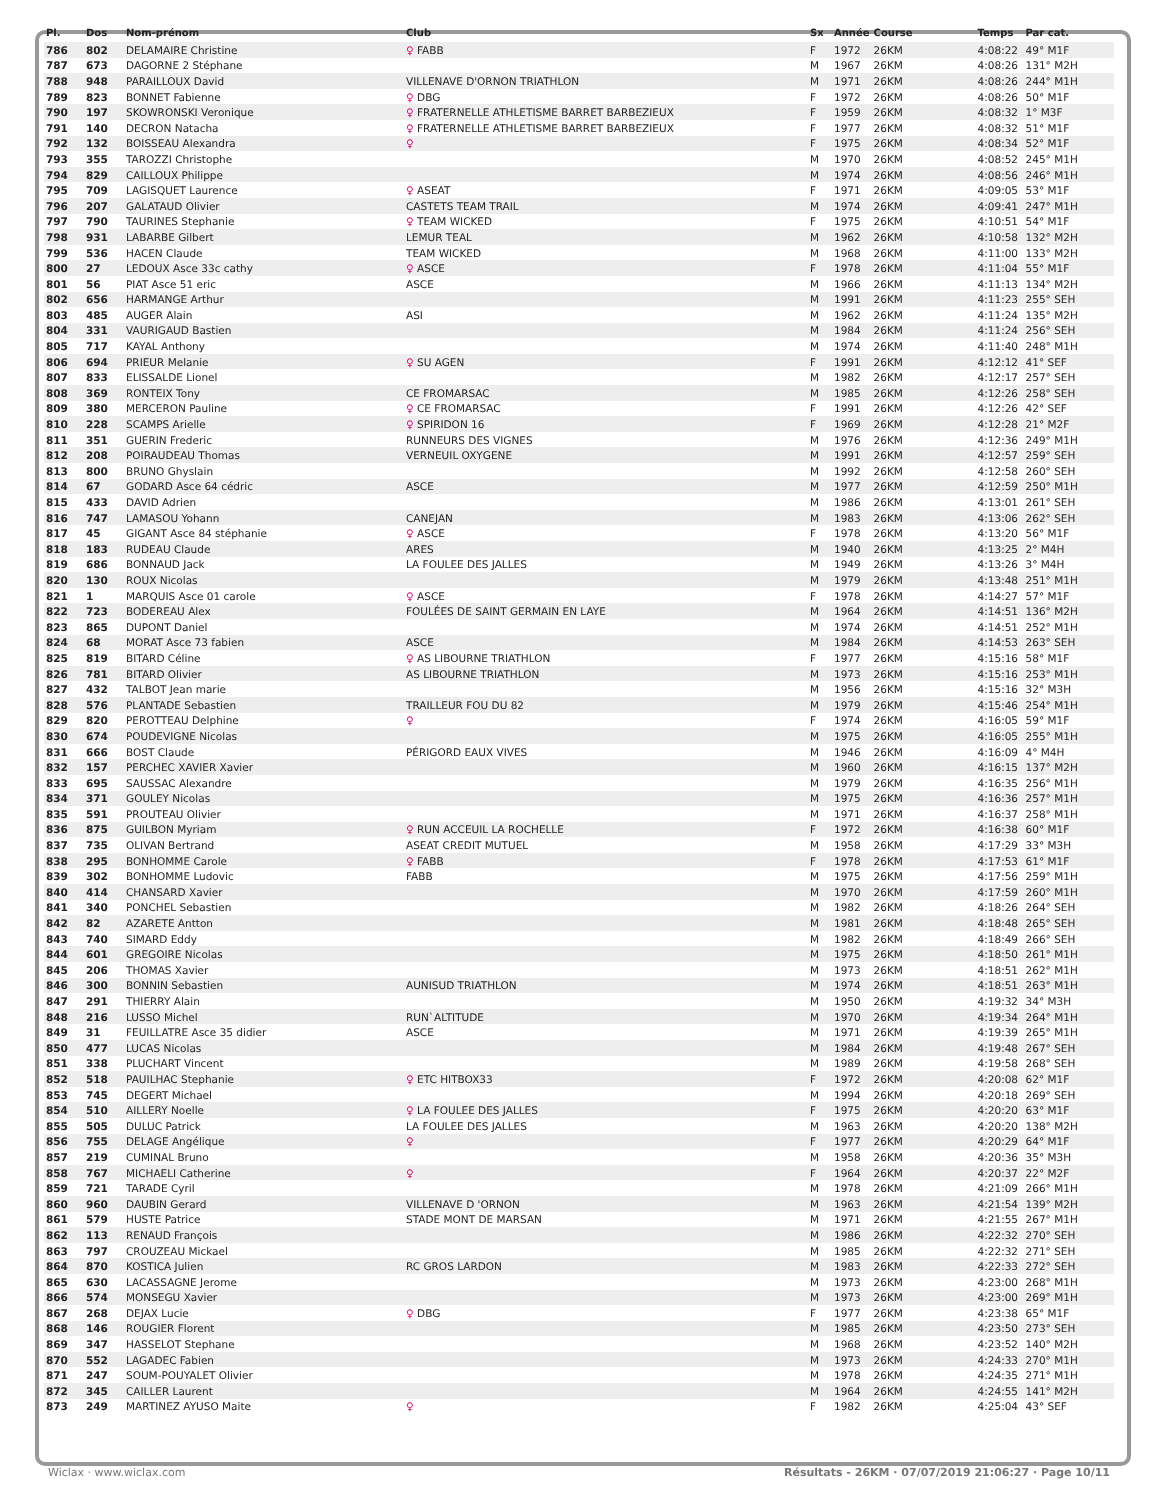| Pl. | Dos | Nom-prénom | Club | Sx | Année | Course | Temps | Par cat. |
| --- | --- | --- | --- | --- | --- | --- | --- | --- |
| 786 | 802 | DELAMAIRE Christine | ♀ FABB | F | 1972 | 26KM | 4:08:22 | 49° M1F |
| 787 | 673 | DAGORNE 2 Stéphane | | M | 1967 | 26KM | 4:08:26 | 131° M2H |
| 788 | 948 | PARAILLOUX David | VILLENAVE D'ORNON TRIATHLON | M | 1971 | 26KM | 4:08:26 | 244° M1H |
| 789 | 823 | BONNET Fabienne | ♀ DBG | F | 1972 | 26KM | 4:08:26 | 50° M1F |
| 790 | 197 | SKOWRONSKI Veronique | ♀ FRATERNELLE ATHLETISME BARRET BARBEZIEUX | F | 1959 | 26KM | 4:08:32 | 1° M3F |
| 791 | 140 | DECRON Natacha | ♀ FRATERNELLE ATHLETISME BARRET BARBEZIEUX | F | 1977 | 26KM | 4:08:32 | 51° M1F |
| 792 | 132 | BOISSEAU Alexandra | ♀ | F | 1975 | 26KM | 4:08:34 | 52° M1F |
| 793 | 355 | TAROZZI Christophe | | M | 1970 | 26KM | 4:08:52 | 245° M1H |
| 794 | 829 | CAILLOUX Philippe | | M | 1974 | 26KM | 4:08:56 | 246° M1H |
| 795 | 709 | LAGISQUET Laurence | ♀ ASEAT | F | 1971 | 26KM | 4:09:05 | 53° M1F |
| 796 | 207 | GALATAUD Olivier | CASTETS TEAM TRAIL | M | 1974 | 26KM | 4:09:41 | 247° M1H |
| 797 | 790 | TAURINES Stephanie | ♀ TEAM WICKED | F | 1975 | 26KM | 4:10:51 | 54° M1F |
| 798 | 931 | LABARBE Gilbert | LEMUR TEAL | M | 1962 | 26KM | 4:10:58 | 132° M2H |
| 799 | 536 | HACEN Claude | TEAM WICKED | M | 1968 | 26KM | 4:11:00 | 133° M2H |
| 800 | 27 | LEDOUX Asce 33c cathy | ♀ ASCE | F | 1978 | 26KM | 4:11:04 | 55° M1F |
| 801 | 56 | PIAT Asce 51 eric | ASCE | M | 1966 | 26KM | 4:11:13 | 134° M2H |
| 802 | 656 | HARMANGE Arthur | | M | 1991 | 26KM | 4:11:23 | 255° SEH |
| 803 | 485 | AUGER Alain | ASI | M | 1962 | 26KM | 4:11:24 | 135° M2H |
| 804 | 331 | VAURIGAUD Bastien | | M | 1984 | 26KM | 4:11:24 | 256° SEH |
| 805 | 717 | KAYAL Anthony | | M | 1974 | 26KM | 4:11:40 | 248° M1H |
| 806 | 694 | PRIEUR Melanie | ♀ SU AGEN | F | 1991 | 26KM | 4:12:12 | 41° SEF |
| 807 | 833 | ELISSALDE Lionel | | M | 1982 | 26KM | 4:12:17 | 257° SEH |
| 808 | 369 | RONTEIX Tony | CE FROMARSAC | M | 1985 | 26KM | 4:12:26 | 258° SEH |
| 809 | 380 | MERCERON Pauline | ♀ CE FROMARSAC | F | 1991 | 26KM | 4:12:26 | 42° SEF |
| 810 | 228 | SCAMPS Arielle | ♀ SPIRIDON 16 | F | 1969 | 26KM | 4:12:28 | 21° M2F |
| 811 | 351 | GUERIN Frederic | RUNNEURS DES VIGNES | M | 1976 | 26KM | 4:12:36 | 249° M1H |
| 812 | 208 | POIRAUDEAU Thomas | VERNEUIL OXYGENE | M | 1991 | 26KM | 4:12:57 | 259° SEH |
| 813 | 800 | BRUNO Ghyslain | | M | 1992 | 26KM | 4:12:58 | 260° SEH |
| 814 | 67 | GODARD Asce 64 cédric | ASCE | M | 1977 | 26KM | 4:12:59 | 250° M1H |
| 815 | 433 | DAVID Adrien | | M | 1986 | 26KM | 4:13:01 | 261° SEH |
| 816 | 747 | LAMASOU Yohann | CANEJAN | M | 1983 | 26KM | 4:13:06 | 262° SEH |
| 817 | 45 | GIGANT Asce 84 stéphanie | ♀ ASCE | F | 1978 | 26KM | 4:13:20 | 56° M1F |
| 818 | 183 | RUDEAU Claude | ARES | M | 1940 | 26KM | 4:13:25 | 2° M4H |
| 819 | 686 | BONNAUD Jack | LA FOULEE DES JALLES | M | 1949 | 26KM | 4:13:26 | 3° M4H |
| 820 | 130 | ROUX Nicolas | | M | 1979 | 26KM | 4:13:48 | 251° M1H |
| 821 | 1 | MARQUIS Asce 01 carole | ♀ ASCE | F | 1978 | 26KM | 4:14:27 | 57° M1F |
| 822 | 723 | BODEREAU Alex | FOULÉES DE SAINT GERMAIN EN LAYE | M | 1964 | 26KM | 4:14:51 | 136° M2H |
| 823 | 865 | DUPONT Daniel | | M | 1974 | 26KM | 4:14:51 | 252° M1H |
| 824 | 68 | MORAT Asce 73 fabien | ASCE | M | 1984 | 26KM | 4:14:53 | 263° SEH |
| 825 | 819 | BITARD Céline | ♀ AS LIBOURNE TRIATHLON | F | 1977 | 26KM | 4:15:16 | 58° M1F |
| 826 | 781 | BITARD Olivier | AS LIBOURNE TRIATHLON | M | 1973 | 26KM | 4:15:16 | 253° M1H |
| 827 | 432 | TALBOT Jean marie | | M | 1956 | 26KM | 4:15:16 | 32° M3H |
| 828 | 576 | PLANTADE Sebastien | TRAILLEUR FOU DU 82 | M | 1979 | 26KM | 4:15:46 | 254° M1H |
| 829 | 820 | PEROTTEAU Delphine | ♀ | F | 1974 | 26KM | 4:16:05 | 59° M1F |
| 830 | 674 | POUDEVIGNE Nicolas | | M | 1975 | 26KM | 4:16:05 | 255° M1H |
| 831 | 666 | BOST Claude | PÉRIGORD EAUX VIVES | M | 1946 | 26KM | 4:16:09 | 4° M4H |
| 832 | 157 | PERCHEC XAVIER Xavier | | M | 1960 | 26KM | 4:16:15 | 137° M2H |
| 833 | 695 | SAUSSAC Alexandre | | M | 1979 | 26KM | 4:16:35 | 256° M1H |
| 834 | 371 | GOULEY Nicolas | | M | 1975 | 26KM | 4:16:36 | 257° M1H |
| 835 | 591 | PROUTEAU Olivier | | M | 1971 | 26KM | 4:16:37 | 258° M1H |
| 836 | 875 | GUILBON Myriam | ♀ RUN ACCEUIL LA ROCHELLE | F | 1972 | 26KM | 4:16:38 | 60° M1F |
| 837 | 735 | OLIVAN Bertrand | ASEAT CREDIT MUTUEL | M | 1958 | 26KM | 4:17:29 | 33° M3H |
| 838 | 295 | BONHOMME Carole | ♀ FABB | F | 1978 | 26KM | 4:17:53 | 61° M1F |
| 839 | 302 | BONHOMME Ludovic | FABB | M | 1975 | 26KM | 4:17:56 | 259° M1H |
| 840 | 414 | CHANSARD Xavier | | M | 1970 | 26KM | 4:17:59 | 260° M1H |
| 841 | 340 | PONCHEL Sebastien | | M | 1982 | 26KM | 4:18:26 | 264° SEH |
| 842 | 82 | AZARETE Antton | | M | 1981 | 26KM | 4:18:48 | 265° SEH |
| 843 | 740 | SIMARD Eddy | | M | 1982 | 26KM | 4:18:49 | 266° SEH |
| 844 | 601 | GREGOIRE Nicolas | | M | 1975 | 26KM | 4:18:50 | 261° M1H |
| 845 | 206 | THOMAS Xavier | | M | 1973 | 26KM | 4:18:51 | 262° M1H |
| 846 | 300 | BONNIN Sebastien | AUNISUD TRIATHLON | M | 1974 | 26KM | 4:18:51 | 263° M1H |
| 847 | 291 | THIERRY Alain | | M | 1950 | 26KM | 4:19:32 | 34° M3H |
| 848 | 216 | LUSSO Michel | RUN`ALTITUDE | M | 1970 | 26KM | 4:19:34 | 264° M1H |
| 849 | 31 | FEUILLATRE Asce 35 didier | ASCE | M | 1971 | 26KM | 4:19:39 | 265° M1H |
| 850 | 477 | LUCAS Nicolas | | M | 1984 | 26KM | 4:19:48 | 267° SEH |
| 851 | 338 | PLUCHART Vincent | | M | 1989 | 26KM | 4:19:58 | 268° SEH |
| 852 | 518 | PAUILHAC Stephanie | ♀ ETC HITBOX33 | F | 1972 | 26KM | 4:20:08 | 62° M1F |
| 853 | 745 | DEGERT Michael | | M | 1994 | 26KM | 4:20:18 | 269° SEH |
| 854 | 510 | AILLERY Noelle | ♀ LA FOULEE DES JALLES | F | 1975 | 26KM | 4:20:20 | 63° M1F |
| 855 | 505 | DULUC Patrick | LA FOULEE DES JALLES | M | 1963 | 26KM | 4:20:20 | 138° M2H |
| 856 | 755 | DELAGE Angélique | ♀ | F | 1977 | 26KM | 4:20:29 | 64° M1F |
| 857 | 219 | CUMINAL Bruno | | M | 1958 | 26KM | 4:20:36 | 35° M3H |
| 858 | 767 | MICHAELI Catherine | ♀ | F | 1964 | 26KM | 4:20:37 | 22° M2F |
| 859 | 721 | TARADE Cyril | | M | 1978 | 26KM | 4:21:09 | 266° M1H |
| 860 | 960 | DAUBIN Gerard | VILLENAVE D 'ORNON | M | 1963 | 26KM | 4:21:54 | 139° M2H |
| 861 | 579 | HUSTE Patrice | STADE MONT DE MARSAN | M | 1971 | 26KM | 4:21:55 | 267° M1H |
| 862 | 113 | RENAUD François | | M | 1986 | 26KM | 4:22:32 | 270° SEH |
| 863 | 797 | CROUZEAU Mickael | | M | 1985 | 26KM | 4:22:32 | 271° SEH |
| 864 | 870 | KOSTICA Julien | RC GROS LARDON | M | 1983 | 26KM | 4:22:33 | 272° SEH |
| 865 | 630 | LACASSAGNE Jerome | | M | 1973 | 26KM | 4:23:00 | 268° M1H |
| 866 | 574 | MONSEGU Xavier | | M | 1973 | 26KM | 4:23:00 | 269° M1H |
| 867 | 268 | DEJAX Lucie | ♀ DBG | F | 1977 | 26KM | 4:23:38 | 65° M1F |
| 868 | 146 | ROUGIER Florent | | M | 1985 | 26KM | 4:23:50 | 273° SEH |
| 869 | 347 | HASSELOT Stephane | | M | 1968 | 26KM | 4:23:52 | 140° M2H |
| 870 | 552 | LAGADEC Fabien | | M | 1973 | 26KM | 4:24:33 | 270° M1H |
| 871 | 247 | SOUM-POUYALET Olivier | | M | 1978 | 26KM | 4:24:35 | 271° M1H |
| 872 | 345 | CAILLER Laurent | | M | 1964 | 26KM | 4:24:55 | 141° M2H |
| 873 | 249 | MARTINEZ AYUSO Maite | ♀ | F | 1982 | 26KM | 4:25:04 | 43° SEF |
Wiclax · www.wiclax.com Résultats - 26KM · 07/07/2019 21:06:27 · Page 10/11